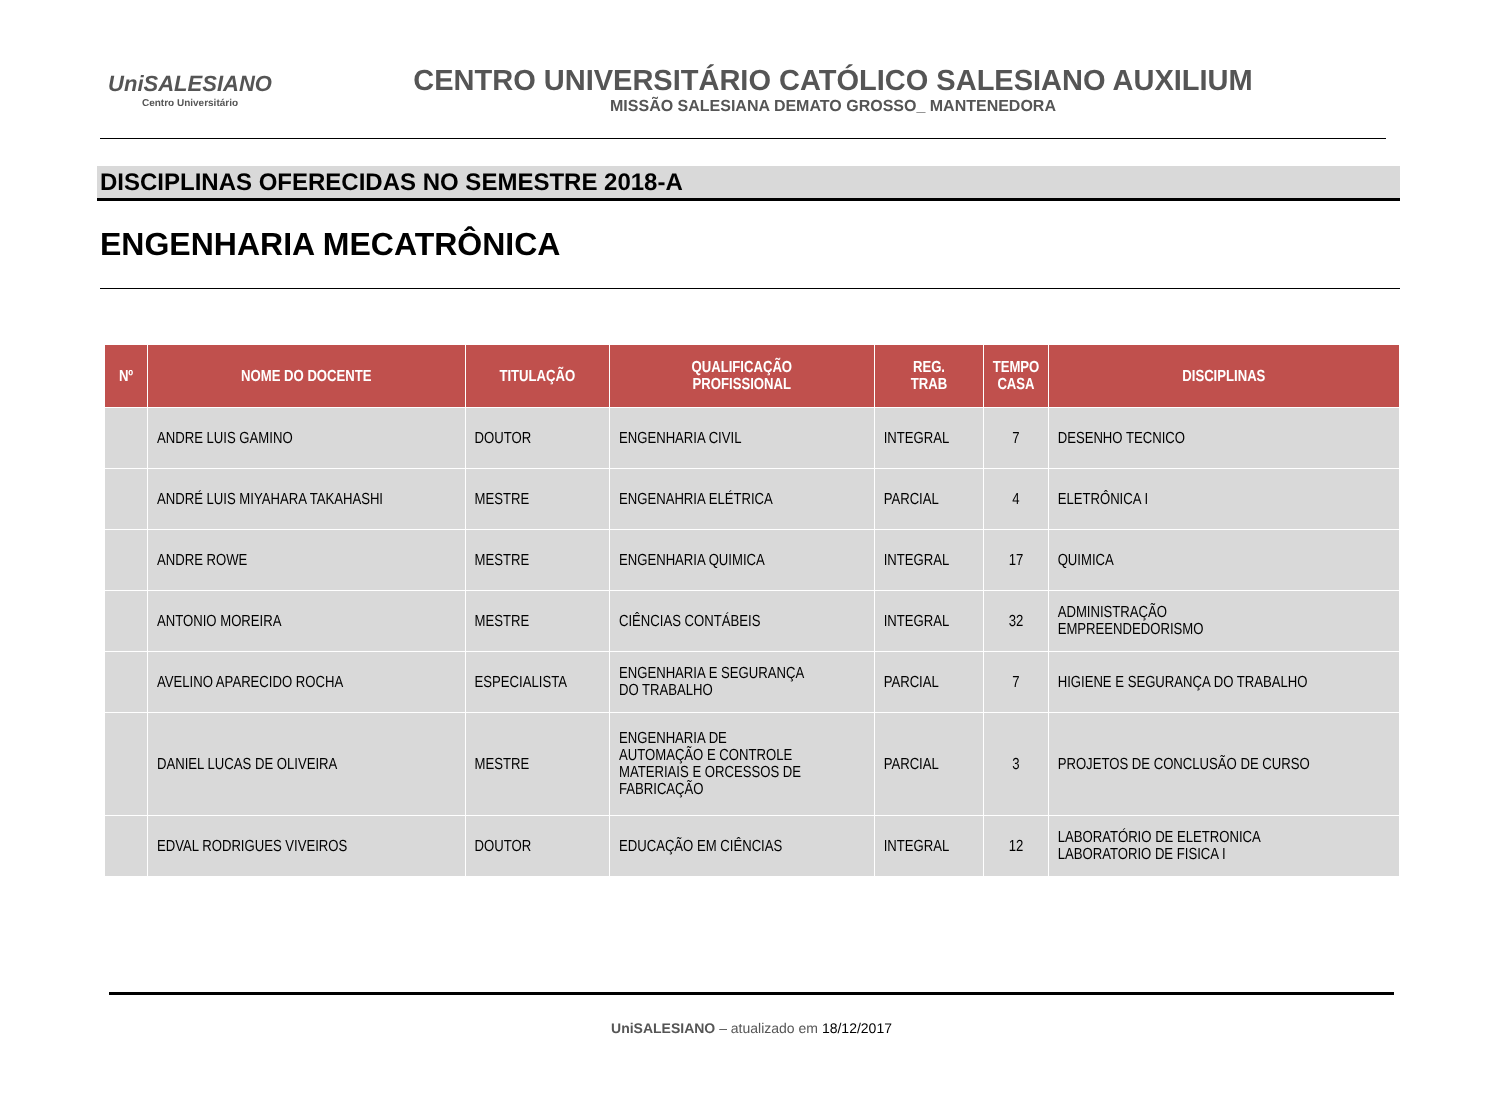UniSALESIANO
Centro Universitário
CENTRO UNIVERSITÁRIO CATÓLICO SALESIANO AUXILIUM
MISSÃO SALESIANA DEMATO GROSSO_ MANTENEDORA
DISCIPLINAS OFERECIDAS NO SEMESTRE 2018-A
ENGENHARIA MECATRÔNICA
| Nº | NOME DO DOCENTE | TITULAÇÃO | QUALIFICAÇÃO PROFISSIONAL | REG. TRAB | TEMPO CASA | DISCIPLINAS |
| --- | --- | --- | --- | --- | --- | --- |
| | ANDRE LUIS GAMINO | DOUTOR | ENGENHARIA CIVIL | INTEGRAL | 7 | DESENHO TECNICO |
| | ANDRÉ LUIS MIYAHARA TAKAHASHI | MESTRE | ENGENAHRIA ELÉTRICA | PARCIAL | 4 | ELETRÔNICA I |
| | ANDRE ROWE | MESTRE | ENGENHARIA QUIMICA | INTEGRAL | 17 | QUIMICA |
| | ANTONIO MOREIRA | MESTRE | CIÊNCIAS CONTÁBEIS | INTEGRAL | 32 | ADMINISTRAÇÃO EMPREENDEDORISMO |
| | AVELINO APARECIDO ROCHA | ESPECIALISTA | ENGENHARIA E SEGURANÇA DO TRABALHO | PARCIAL | 7 | HIGIENE E SEGURANÇA DO TRABALHO |
| | DANIEL LUCAS DE OLIVEIRA | MESTRE | ENGENHARIA DE AUTOMAÇÃO E CONTROLE MATERIAIS E ORCESSOS DE FABRICAÇÃO | PARCIAL | 3 | PROJETOS DE CONCLUSÃO DE CURSO |
| | EDVAL RODRIGUES VIVEIROS | DOUTOR | EDUCAÇÃO EM CIÊNCIAS | INTEGRAL | 12 | LABORATÓRIO DE ELETRONICA LABORATORIO DE FISICA I |
UniSALESIANO – atualizado em 18/12/2017